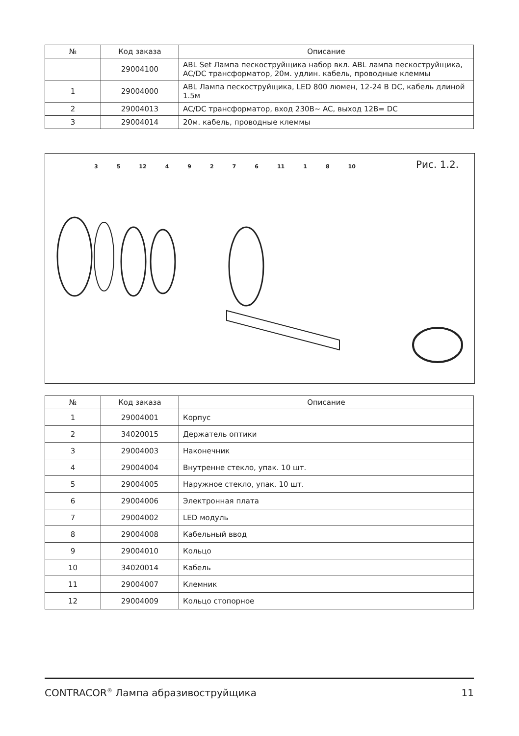| № | Код заказа | Описание |
| --- | --- | --- |
| | 29004100 | ABL Set Лампа пескоструйщика набор вкл. ABL лампа пескоструйщика, AC/DC трансформатор, 20м. удлин. кабель, проводные клеммы |
| 1 | 29004000 | ABL Лампа пескоструйщика, LED 800 люмен, 12-24 B DC, кабель длиной 1.5м |
| 2 | 29004013 | AC/DC трансформатор, вход 230B~ AC, выход 12B= DC |
| 3 | 29004014 | 20м. кабель, проводные клеммы |
3 5 12 4 9 2 7 6 11 1 8 10
Рис. 1.2.
| № | Код заказа | Описание |
| --- | --- | --- |
| 1 | 29004001 | Корпус |
| 2 | 34020015 | Держатель оптики |
| 3 | 29004003 | Наконечник |
| 4 | 29004004 | Внутренне стекло, упак. 10 шт. |
| 5 | 29004005 | Наружное стекло, упак. 10 шт. |
| 6 | 29004006 | Электронная плата |
| 7 | 29004002 | LED модуль |
| 8 | 29004008 | Кабельный ввод |
| 9 | 29004010 | Кольцо |
| 10 | 34020014 | Кабель |
| 11 | 29004007 | Клемник |
| 12 | 29004009 | Кольцо стопорное |
CONTRACOR<sup>®</sup> Лампа абразивоструйщика 11